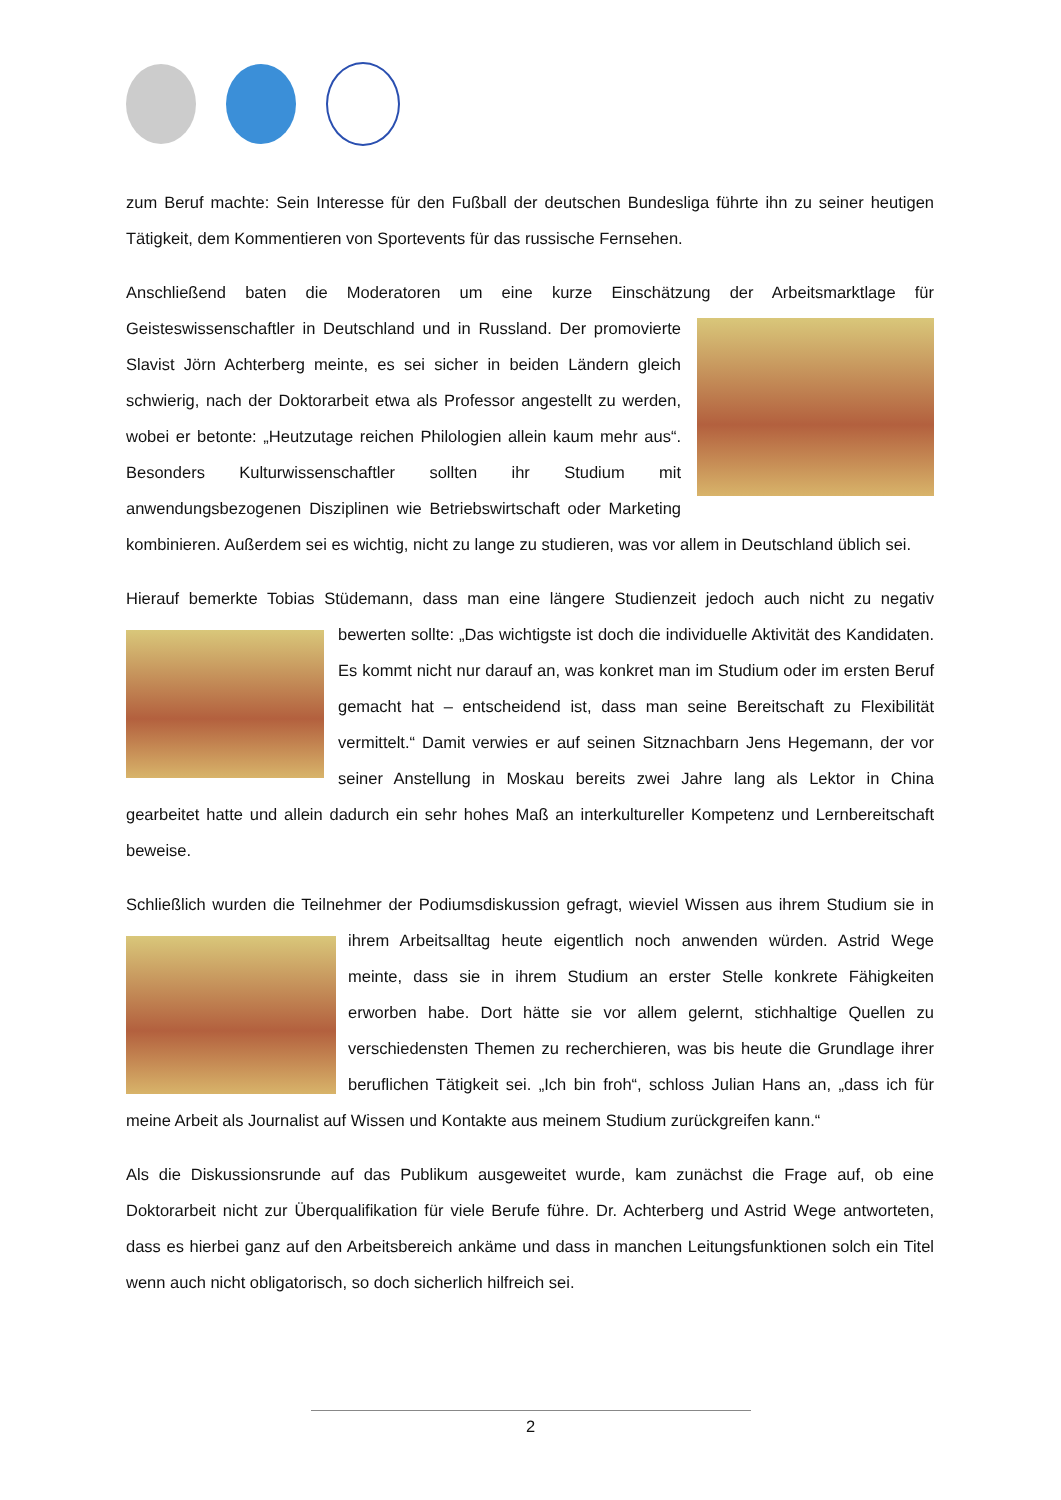zum Beruf machte: Sein Interesse für den Fußball der deutschen Bundesliga führte ihn zu seiner heutigen Tätigkeit, dem Kommentieren von Sportevents für das russische Fernsehen.
Anschließend baten die Moderatoren um eine kurze Einschätzung der Arbeitsmarktlage für Geisteswissenschaftler in Deutschland und in Russland. Der promovierte Slavist Jörn Achterberg meinte, es sei sicher in beiden Ländern gleich schwierig, nach der Doktorarbeit etwa als Professor angestellt zu werden, wobei er betonte: „Heutzutage reichen Philologien allein kaum mehr aus“. Besonders Kulturwissenschaftler sollten ihr Studium mit anwendungsbezogenen Disziplinen wie Betriebswirtschaft oder Marketing kombinieren. Außerdem sei es wichtig, nicht zu lange zu studieren, was vor allem in Deutschland üblich sei.
Hierauf bemerkte Tobias Stüdemann, dass man eine längere Studienzeit jedoch auch nicht zu negativ bewerten sollte: „Das wichtigste ist doch die individuelle Aktivität des Kandidaten. Es kommt nicht nur darauf an, was konkret man im Studium oder im ersten Beruf gemacht hat – entscheidend ist, dass man seine Bereitschaft zu Flexibilität vermittelt.“ Damit verwies er auf seinen Sitznachbarn Jens Hegemann, der vor seiner Anstellung in Moskau bereits zwei Jahre lang als Lektor in China gearbeitet hatte und allein dadurch ein sehr hohes Maß an interkultureller Kompetenz und Lernbereitschaft beweise.
Schließlich wurden die Teilnehmer der Podiumsdiskussion gefragt, wieviel Wissen aus ihrem Studium sie in ihrem Arbeitsalltag heute eigentlich noch anwenden würden. Astrid Wege meinte, dass sie in ihrem Studium an erster Stelle konkrete Fähigkeiten erworben habe. Dort hätte sie vor allem gelernt, stichhaltige Quellen zu verschiedensten Themen zu recherchieren, was bis heute die Grundlage ihrer beruflichen Tätigkeit sei. „Ich bin froh“, schloss Julian Hans an, „dass ich für meine Arbeit als Journalist auf Wissen und Kontakte aus meinem Studium zurückgreifen kann.“
Als die Diskussionsrunde auf das Publikum ausgeweitet wurde, kam zunächst die Frage auf, ob eine Doktorarbeit nicht zur Überqualifikation für viele Berufe führe. Dr. Achterberg und Astrid Wege antworteten, dass es hierbei ganz auf den Arbeitsbereich ankäme und dass in manchen Leitungsfunktionen solch ein Titel wenn auch nicht obligatorisch, so doch sicherlich hilfreich sei.
2